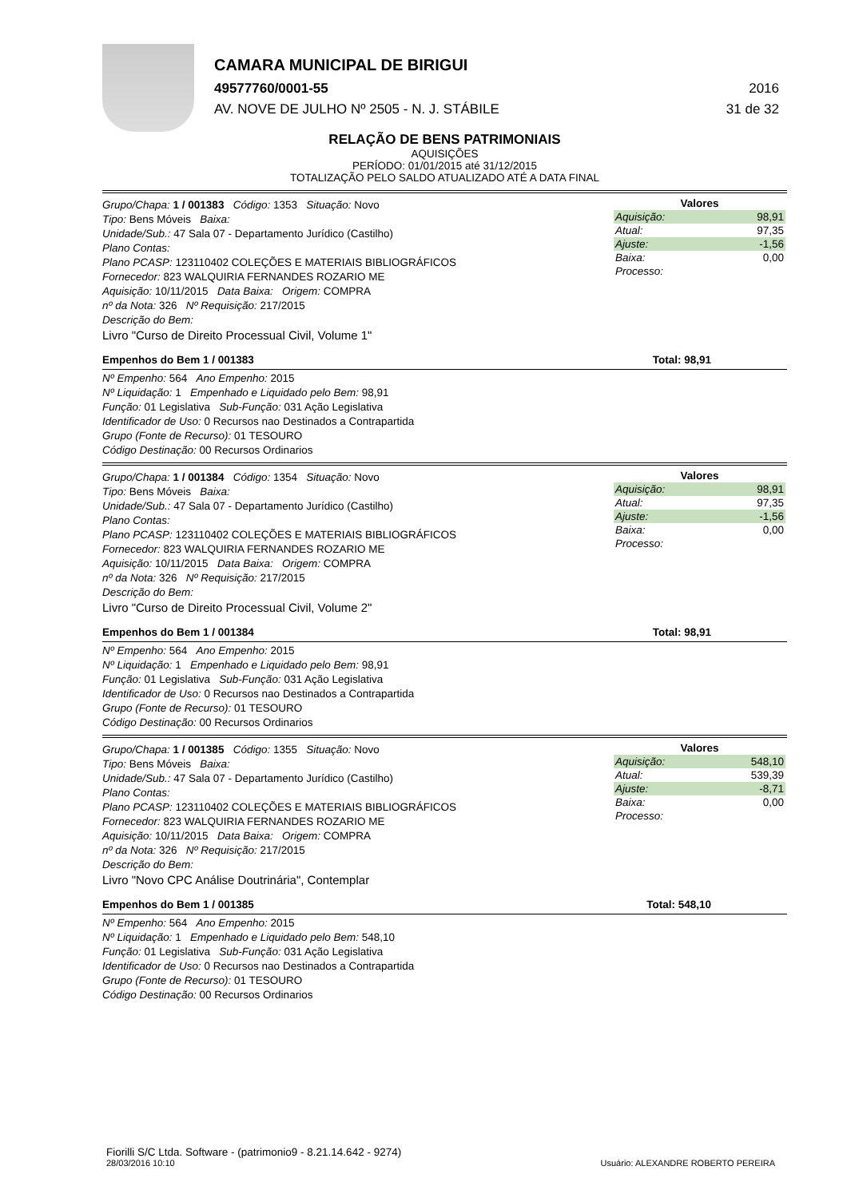CAMARA MUNICIPAL DE BIRIGUI
49577760/0001-55 2016
AV. NOVE DE JULHO Nº 2505 - N. J. STÁBILE 31 de 32
RELAÇÃO DE BENS PATRIMONIAIS
AQUISIÇÕES
PERÍODO: 01/01/2015 até 31/12/2015
TOTALIZAÇÃO PELO SALDO ATUALIZADO ATÉ A DATA FINAL
Grupo/Chapa: 1 / 001383 Código: 1353 Situação: Novo
Tipo: Bens Móveis Baixa:
Unidade/Sub.: 47 Sala 07 - Departamento Jurídico (Castilho)
Plano Contas:
Plano PCASP: 123110402 COLEÇÕES E MATERIAIS BIBLIOGRÁFICOS
Fornecedor: 823 WALQUIRIA FERNANDES ROZARIO ME
Aquisição: 10/11/2015 Data Baixa: Origem: COMPRA
nº da Nota: 326 Nº Requisição: 217/2015
Descrição do Bem:
Livro "Curso de Direito Processual Civil, Volume 1"
| Valores | |
| --- | --- |
| Aquisição: | 98,91 |
| Atual: | 97,35 |
| Ajuste: | -1,56 |
| Baixa: | 0,00 |
| Processo: | |
Empenhos do Bem 1 / 001383 Total: 98,91
Nº Empenho: 564 Ano Empenho: 2015
Nº Liquidação: 1 Empenhado e Liquidado pelo Bem: 98,91
Função: 01 Legislativa Sub-Função: 031 Ação Legislativa
Identificador de Uso: 0 Recursos nao Destinados a Contrapartida
Grupo (Fonte de Recurso): 01 TESOURO
Código Destinação: 00 Recursos Ordinarios
Grupo/Chapa: 1 / 001384 Código: 1354 Situação: Novo
Tipo: Bens Móveis Baixa:
Unidade/Sub.: 47 Sala 07 - Departamento Jurídico (Castilho)
Plano Contas:
Plano PCASP: 123110402 COLEÇÕES E MATERIAIS BIBLIOGRÁFICOS
Fornecedor: 823 WALQUIRIA FERNANDES ROZARIO ME
Aquisição: 10/11/2015 Data Baixa: Origem: COMPRA
nº da Nota: 326 Nº Requisição: 217/2015
Descrição do Bem:
Livro "Curso de Direito Processual Civil, Volume 2"
| Valores | |
| --- | --- |
| Aquisição: | 98,91 |
| Atual: | 97,35 |
| Ajuste: | -1,56 |
| Baixa: | 0,00 |
| Processo: | |
Empenhos do Bem 1 / 001384 Total: 98,91
Nº Empenho: 564 Ano Empenho: 2015
Nº Liquidação: 1 Empenhado e Liquidado pelo Bem: 98,91
Função: 01 Legislativa Sub-Função: 031 Ação Legislativa
Identificador de Uso: 0 Recursos nao Destinados a Contrapartida
Grupo (Fonte de Recurso): 01 TESOURO
Código Destinação: 00 Recursos Ordinarios
Grupo/Chapa: 1 / 001385 Código: 1355 Situação: Novo
Tipo: Bens Móveis Baixa:
Unidade/Sub.: 47 Sala 07 - Departamento Jurídico (Castilho)
Plano Contas:
Plano PCASP: 123110402 COLEÇÕES E MATERIAIS BIBLIOGRÁFICOS
Fornecedor: 823 WALQUIRIA FERNANDES ROZARIO ME
Aquisição: 10/11/2015 Data Baixa: Origem: COMPRA
nº da Nota: 326 Nº Requisição: 217/2015
Descrição do Bem:
Livro "Novo CPC Análise Doutrinária", Contemplar
| Valores | |
| --- | --- |
| Aquisição: | 548,10 |
| Atual: | 539,39 |
| Ajuste: | -8,71 |
| Baixa: | 0,00 |
| Processo: | |
Empenhos do Bem 1 / 001385 Total: 548,10
Nº Empenho: 564 Ano Empenho: 2015
Nº Liquidação: 1 Empenhado e Liquidado pelo Bem: 548,10
Função: 01 Legislativa Sub-Função: 031 Ação Legislativa
Identificador de Uso: 0 Recursos nao Destinados a Contrapartida
Grupo (Fonte de Recurso): 01 TESOURO
Código Destinação: 00 Recursos Ordinarios
Fiorilli S/C Ltda. Software - (patrimonio9 - 8.21.14.642 - 9274)
28/03/2016 10:10
Usuário: ALEXANDRE ROBERTO PEREIRA